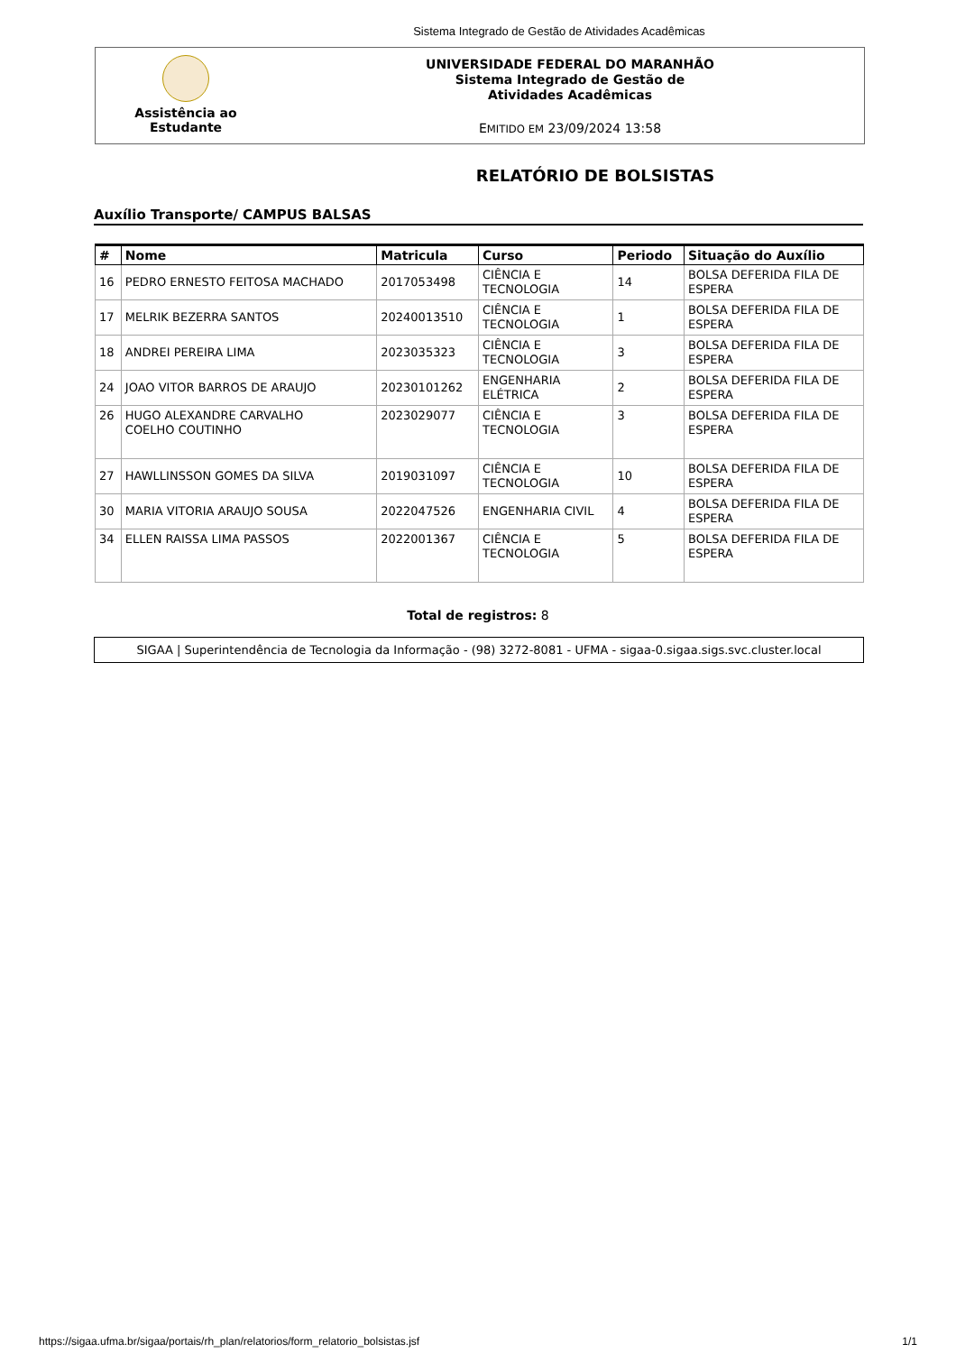Sistema Integrado de Gestão de Atividades Acadêmicas
Assistência ao
Estudante
UNIVERSIDADE FEDERAL DO MARANHÃO
Sistema Integrado de Gestão de
Atividades Acadêmicas
EMITIDO EM 23/09/2024 13:58
RELATÓRIO DE BOLSISTAS
Auxílio Transporte/ CAMPUS BALSAS
| # | Nome | Matricula | Curso | Periodo | Situação do Auxílio |
| --- | --- | --- | --- | --- | --- |
| 16 | PEDRO ERNESTO FEITOSA MACHADO | 2017053498 | CIÊNCIA E TECNOLOGIA | 14 | BOLSA DEFERIDA FILA DE ESPERA |
| 17 | MELRIK BEZERRA SANTOS | 20240013510 | CIÊNCIA E TECNOLOGIA | 1 | BOLSA DEFERIDA FILA DE ESPERA |
| 18 | ANDREI PEREIRA LIMA | 2023035323 | CIÊNCIA E TECNOLOGIA | 3 | BOLSA DEFERIDA FILA DE ESPERA |
| 24 | JOAO VITOR BARROS DE ARAUJO | 20230101262 | ENGENHARIA ELÉTRICA | 2 | BOLSA DEFERIDA FILA DE ESPERA |
| 26 | HUGO ALEXANDRE CARVALHO COELHO COUTINHO | 2023029077 | CIÊNCIA E TECNOLOGIA | 3 | BOLSA DEFERIDA FILA DE ESPERA |
| 27 | HAWLLINSSON GOMES DA SILVA | 2019031097 | CIÊNCIA E TECNOLOGIA | 10 | BOLSA DEFERIDA FILA DE ESPERA |
| 30 | MARIA VITORIA ARAUJO SOUSA | 2022047526 | ENGENHARIA CIVIL | 4 | BOLSA DEFERIDA FILA DE ESPERA |
| 34 | ELLEN RAISSA LIMA PASSOS | 2022001367 | CIÊNCIA E TECNOLOGIA | 5 | BOLSA DEFERIDA FILA DE ESPERA |
Total de registros: 8
SIGAA | Superintendência de Tecnologia da Informação - (98) 3272-8081 - UFMA - sigaa-0.sigaa.sigs.svc.cluster.local
https://sigaa.ufma.br/sigaa/portais/rh_plan/relatorios/form_relatorio_bolsistas.jsf 1/1